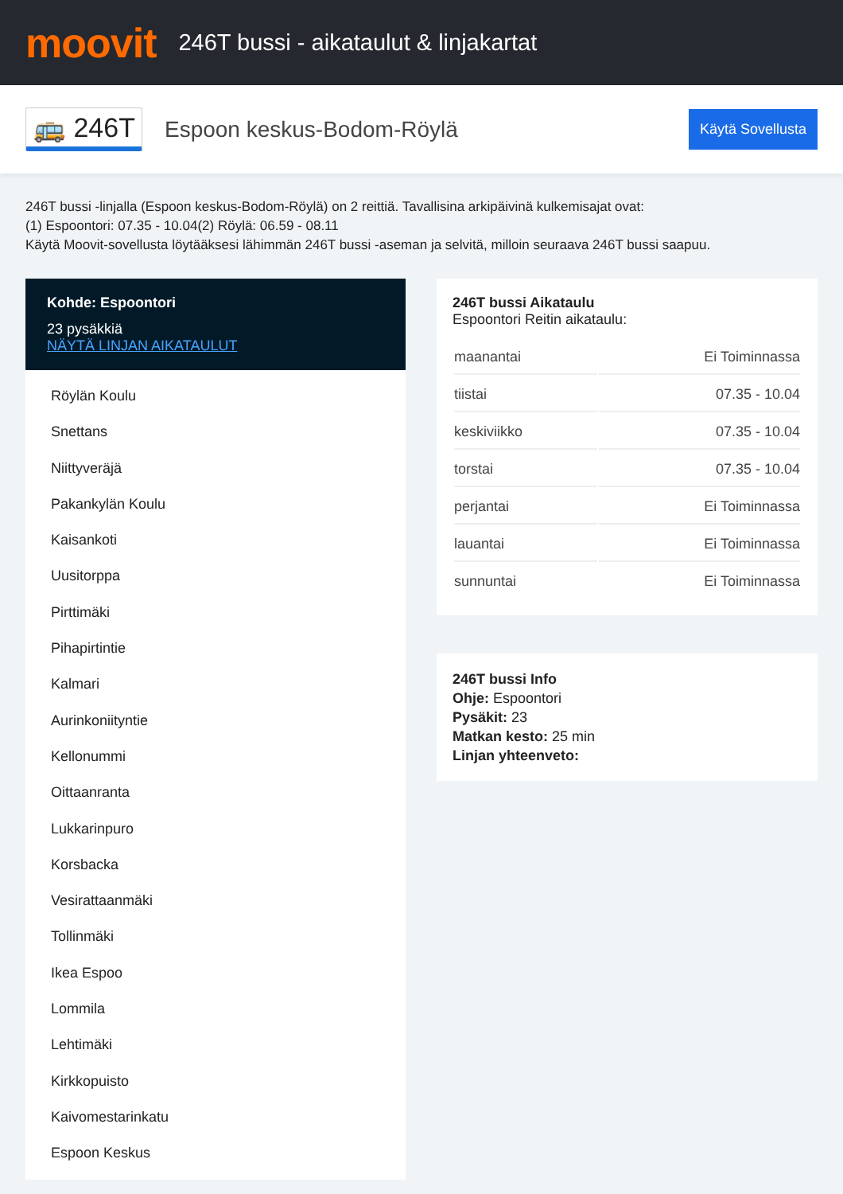moovit
246T bussi - aikataulut & linjakartat
🚌 246T
Espoon keskus-Bodom-Röylä
Käytä Sovellusta
246T bussi -linjalla (Espoon keskus-Bodom-Röylä) on 2 reittiä. Tavallisina arkipäivinä kulkemisajat ovat:
(1) Espoontori: 07.35 - 10.04(2) Röylä: 06.59 - 08.11
Käytä Moovit-sovellusta löytääksesi lähimmän 246T bussi -aseman ja selvitä, milloin seuraava 246T bussi saapuu.
Kohde: Espoontori
23 pysäkkiä
NÄYTÄ LINJAN AIKATAULUT
Röylän Koulu
Snettans
Niittyveräjä
Pakankylän Koulu
Kaisankoti
Uusitorppa
Pirttimäki
Pihapirtintie
Kalmari
Aurinkoniityntie
Kellonummi
Oittaanranta
Lukkarinpuro
Korsbacka
Vesirattaanmäki
Tollinmäki
Ikea Espoo
Lommila
Lehtimäki
Kirkkopuisto
Kaivomestarinkatu
Espoon Keskus
246T bussi Aikataulu
Espoontori Reitin aikataulu:
| maanantai | Ei Toiminnassa |
| tiistai | 07.35 - 10.04 |
| keskiviikko | 07.35 - 10.04 |
| torstai | 07.35 - 10.04 |
| perjantai | Ei Toiminnassa |
| lauantai | Ei Toiminnassa |
| sunnuntai | Ei Toiminnassa |
246T bussi Info
Ohje: Espoontori
Pysäkit: 23
Matkan kesto: 25 min
Linjan yhteenveto: